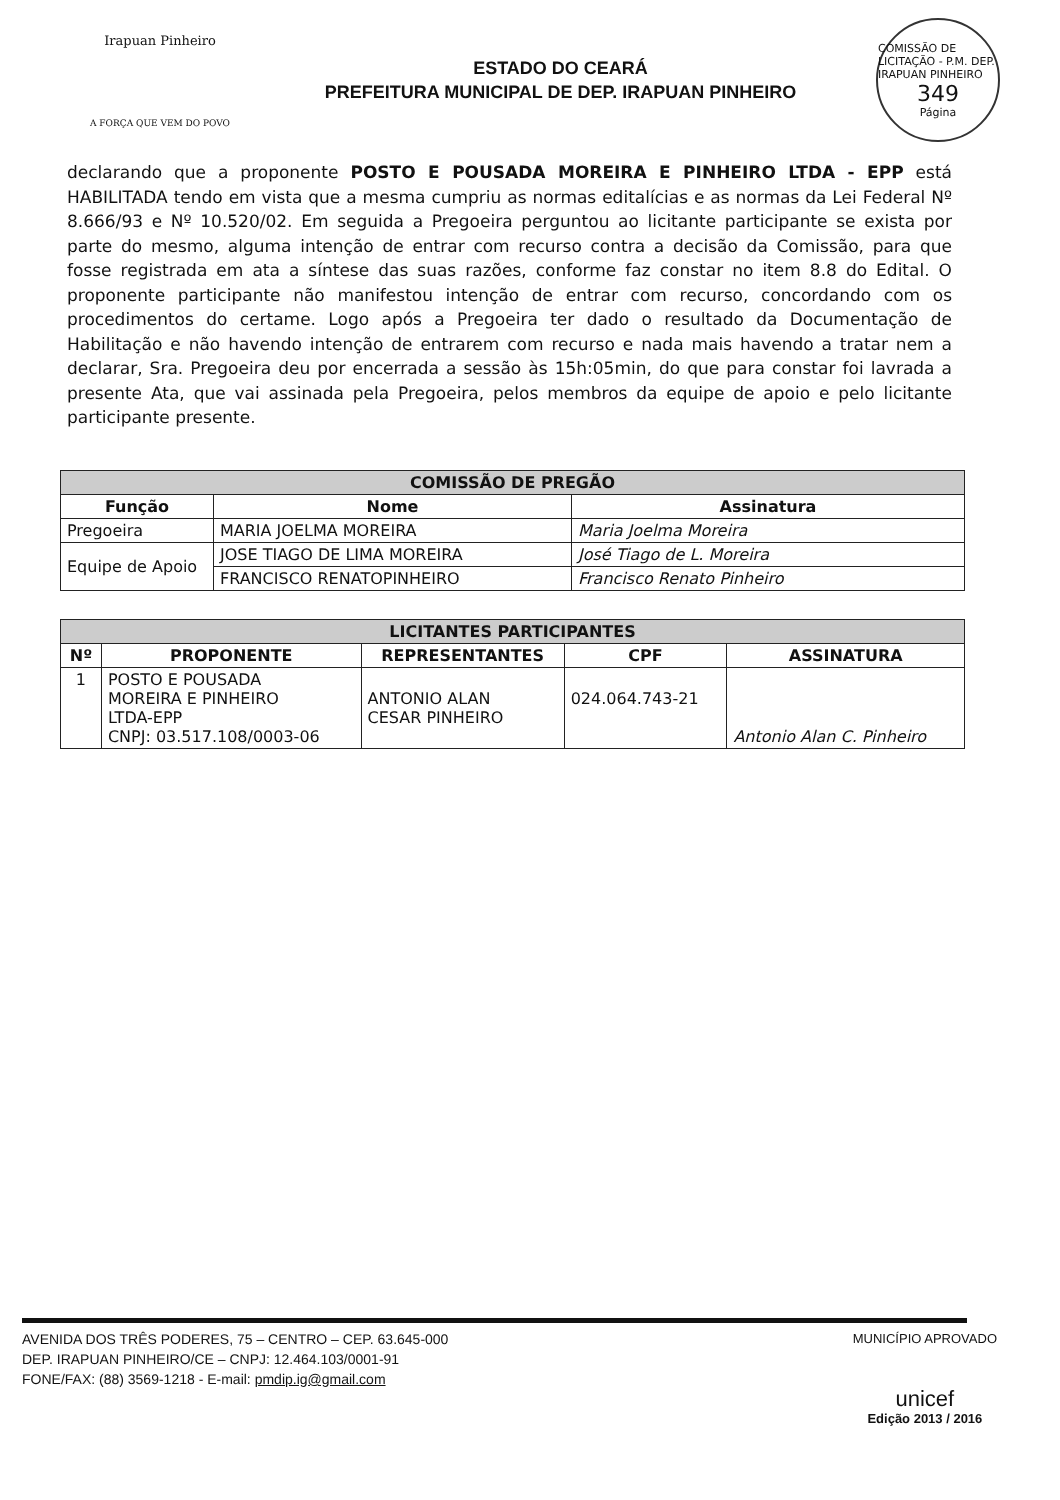Irapuan Pinheiro
A FORÇA QUE VEM DO POVO
ESTADO DO CEARÁ
PREFEITURA MUNICIPAL DE DEP. IRAPUAN PINHEIRO
COMISSÃO DE LICITAÇÃO - P.M. DEP. IRAPUAN PINHEIRO
349
Página
declarando que a proponente POSTO E POUSADA MOREIRA E PINHEIRO LTDA - EPP está HABILITADA tendo em vista que a mesma cumpriu as normas editalícias e as normas da Lei Federal Nº 8.666/93 e Nº 10.520/02. Em seguida a Pregoeira perguntou ao licitante participante se exista por parte do mesmo, alguma intenção de entrar com recurso contra a decisão da Comissão, para que fosse registrada em ata a síntese das suas razões, conforme faz constar no item 8.8 do Edital. O proponente participante não manifestou intenção de entrar com recurso, concordando com os procedimentos do certame. Logo após a Pregoeira ter dado o resultado da Documentação de Habilitação e não havendo intenção de entrarem com recurso e nada mais havendo a tratar nem a declarar, Sra. Pregoeira deu por encerrada a sessão às 15h:05min, do que para constar foi lavrada a presente Ata, que vai assinada pela Pregoeira, pelos membros da equipe de apoio e pelo licitante participante presente.
| COMISSÃO DE PREGÃO | | |
| --- | --- | --- |
| Função | Nome | Assinatura |
| Pregoeira | MARIA JOELMA MOREIRA | Maria Joelma Moreira |
| Equipe de Apoio | JOSE TIAGO DE LIMA MOREIRA | José Tiago de L. Moreira |
| | FRANCISCO RENATOPINHEIRO | Francisco Renato Pinheiro |
| LICITANTES PARTICIPANTES | | | | |
| --- | --- | --- | --- | --- |
| Nº | PROPONENTE | REPRESENTANTES | CPF | ASSINATURA |
| 1 | POSTO E POUSADA MOREIRA E PINHEIRO LTDA-EPP CNPJ: 03.517.108/0003-06 | ANTONIO ALAN CESAR PINHEIRO | 024.064.743-21 | Antonio Alan C. Pinheiro |
AVENIDA DOS TRÊS PODERES, 75 – CENTRO – CEP. 63.645-000
DEP. IRAPUAN PINHEIRO/CE – CNPJ: 12.464.103/0001-91
FONE/FAX: (88) 3569-1218 - E-mail: pmdip.ig@gmail.com
MUNICÍPIO APROVADO
unicef
Edição 2013 / 2016